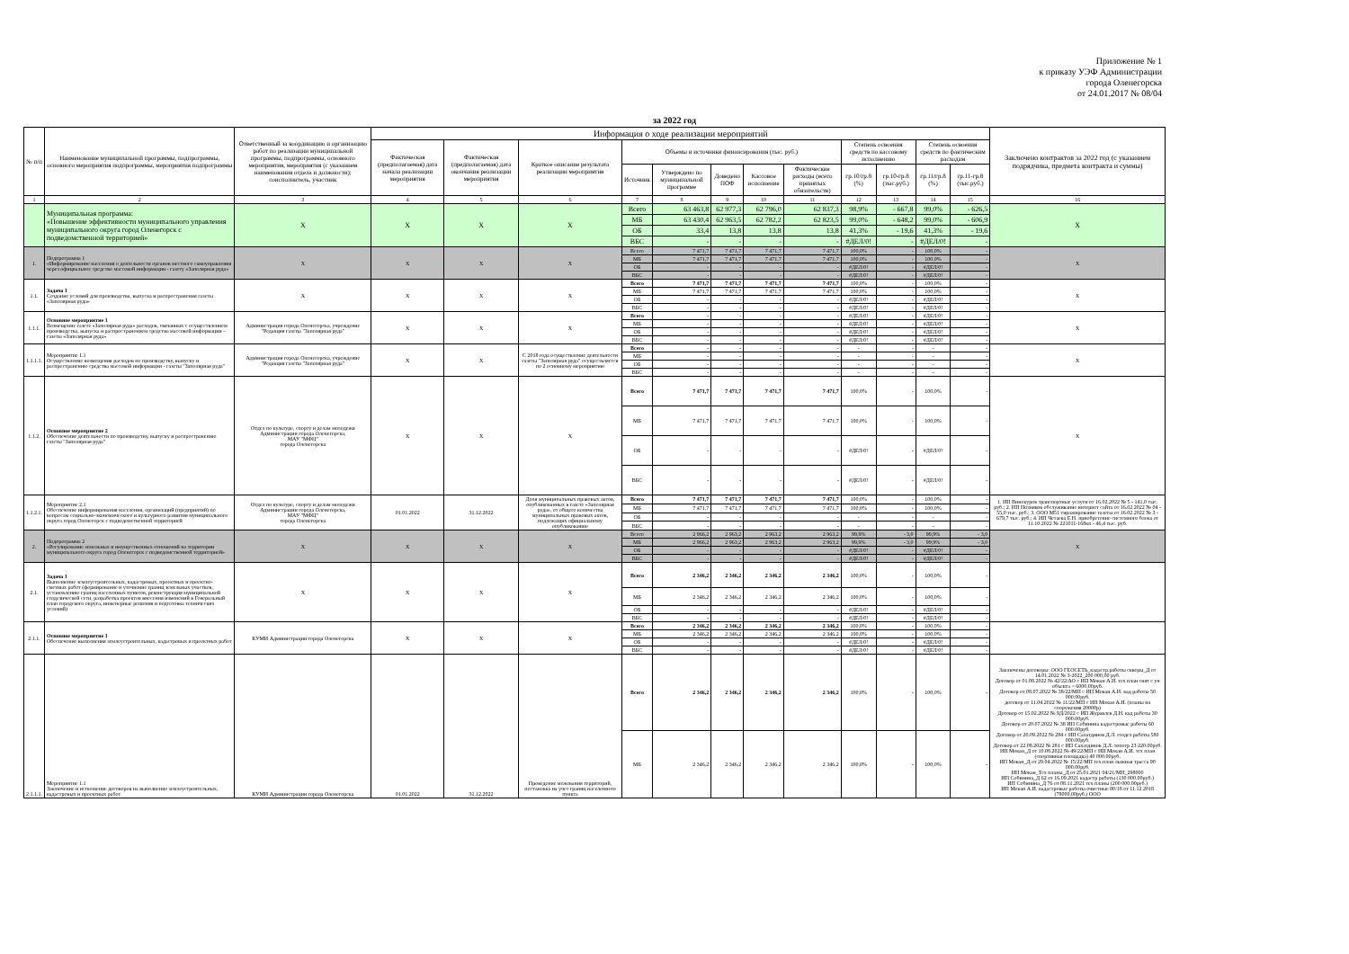Приложение № 1
к приказу УЭФ Администрации
города Оленегорска
от 24.01.2017 № 08/04
за 2022 год
| № п/п | Наименование муниципальной программы, подпрограммы, основного мероприятия подпрограммы, мероприятия подпрограммы | Ответственный за координацию и организацию работ по реализации муниципальной программы, подпрограммы, основного мероприятия, мероприятия (с указанием наименования отдела и должности); соисполнитель, участник | Информация о ходе реализации мероприятий | | | | | | | | | | | | Заключено контрактов за 2022 год (с указанием подрядчика, предмета контракта и суммы) |
| --- | --- | --- | --- | --- | --- | --- | --- | --- | --- | --- | --- | --- | --- | --- | --- |
| | | | Фактическая (предполагаемая) дата начала реализации мероприятия | Фактическая (предполагаемая) дата окончания реализации мероприятия | Краткое описание результата реализации мероприятия | Объемы и источники финансирования (тыс. руб.) | | | | | Степень освоения средств по кассовому исполнению | | Степень освоения средств по фактическим расходам | | |
| | | | | | | Источник | Утверждено по муниципальной программе | Доведено ПОФ | Кассовое исполнение | Фактические расходы (всего принятых обязательств) | гр.10/гр.8 (%) | гр.10-гр.8 (тыс.руб.) | гр.11/гр.8 (%) | гр.11-гр.8 (тыс.руб.) | |
| 1 | 2 | 3 | 4 | 5 | 6 | 7 | 8 | 9 | 10 | 11 | 12 | 13 | 14 | 15 | 16 |
| | Муниципальная программа: «Повышение эффективности муниципального управления муниципального округа город Оленегорск с подведомственной территорией» | Х | Х | Х | Х | Всего | 63 463,8 | 62 977,3 | 62 796,0 | 62 837,3 | 98,9% | - 667,8 | 99,0% | - 626,5 | Х |
| | | | | | | МБ | 63 430,4 | 62 963,5 | 62 782,2 | 62 823,5 | 99,0% | - 648,2 | 99,0% | - 606,9 | |
| | | | | | | ОБ | 33,4 | 13,8 | 13,8 | 13,8 | 41,3% | - 19,6 | 41,3% | - 19,6 | |
| | | | | | | ВБС | - | - | - | - | #ДЕЛ/0! | - | #ДЕЛ/0! | - | |
| 1. | Подпрограмма 1 «Информирование населения о деятельности органов местного самоуправления через официальное средство массовой информации - газету «Заполярная руда» | Х | Х | Х | Х | Всего | 7 471,7 | 7 471,7 | 7 471,7 | 7 471,7 | 100,0% | - | 100,0% | - | Х |
| | | | | | | МБ | 7 471,7 | 7 471,7 | 7 471,7 | 7 471,7 | 100,0% | - | 100,0% | - | |
| | | | | | | ОБ | - | - | - | - | #ДЕЛ/0! | - | #ДЕЛ/0! | - | |
| | | | | | | ВБС | - | - | - | - | #ДЕЛ/0! | - | #ДЕЛ/0! | - | |
| 1.1. | Задача 1 Создание условий для производства, выпуска и распространения газеты «Заполярная руда» | Х | Х | Х | Х | Всего | 7 471,7 | 7 471,7 | 7 471,7 | 7 471,7 | 100,0% | - | 100,0% | - | Х |
| | | | | | | МБ | 7 471,7 | 7 471,7 | 7 471,7 | 7 471,7 | 100,0% | - | 100,0% | - | |
| | | | | | | ОБ | - | - | - | - | #ДЕЛ/0! | - | #ДЕЛ/0! | - | |
| | | | | | | ВБС | - | - | - | - | #ДЕЛ/0! | - | #ДЕЛ/0! | - | |
| 1.1.1. | Основное мероприятие 1 Возмещение газете «Заполярная руда» расходов, связанных с осуществлением производства, выпуска и распространением средства массовой информации – газеты «Заполярная руда» | Администрация города Оленегорска, учреждение "Редакция газеты "Заполярная руда" | Х | Х | Х | Всего | - | - | - | - | #ДЕЛ/0! | - | #ДЕЛ/0! | - | Х |
| | | | | | | МБ | - | - | - | - | #ДЕЛ/0! | - | #ДЕЛ/0! | - | |
| | | | | | | ОБ | - | - | - | - | #ДЕЛ/0! | - | #ДЕЛ/0! | - | |
| | | | | | | ВБС | - | - | - | - | #ДЕЛ/0! | - | #ДЕЛ/0! | - | |
| 1.1.1.1. | Мероприятие 1.1 Осуществление возмещения расходов по производству, выпуску и распространению средства массовой информации - газеты "Заполярная руда" | Администрация города Оленегорска, учреждение "Редакция газеты "Заполярная руда" | Х | Х | С 2018 года осуществление деятельности газеты "Заполярная руда" осуществляется по 2 основному мероприятию | Всего | - | - | - | - | - | - | - | - | Х |
| | | | | | | МБ | - | - | - | - | - | - | - | - | |
| | | | | | | ОБ | - | - | - | - | - | - | - | - | |
| | | | | | | ВБС | - | - | - | - | - | - | - | - | |
| 1.1.2. | Основное мероприятие 2 Обеспечение деятельности по производству, выпуску и распространению газеты "Заполярная руда" | Отдел по культуре, спорту и делам молодежи Администрации города Оленегорска, МАУ "МФЦ" города Оленегорска | Х | Х | Х | Всего | 7 471,7 | 7 471,7 | 7 471,7 | 7 471,7 | 100,0% | - | 100,0% | - | Х |
| | | | | | | МБ | 7 471,7 | 7 471,7 | 7 471,7 | 7 471,7 | 100,0% | - | 100,0% | - | |
| | | | | | | ОБ | - | - | - | - | #ДЕЛ/0! | - | #ДЕЛ/0! | - | |
| | | | | | | ВБС | - | - | - | - | #ДЕЛ/0! | - | #ДЕЛ/0! | - | |
| 1.1.2.1. | Мероприятие 2.1 Обеспечение информирования населения, организаций (предприятий) по вопросам социально-экономического и культурного развития муниципального округа город Оленегорск с подведомственной территорией | Отдел по культуре, спорту и делам молодежи Администрации города Оленегорска, МАУ "МФЦ" города Оленегорска | 01.01.2022 | 31.12.2022 | Доля муниципальных правовых актов, опубликованных в газете «Заполярная руда», от общего количества муниципальных правовых актов, подлежащих официальному опубликованию | Всего | 7 471,7 | 7 471,7 | 7 471,7 | 7 471,7 | 100,0% | - | 100,0% | - | 1. ИП Винокуров транспортные услуги от 16.02.2022 № 5 - 141,0 тыс. руб.; 2. ИП Позняков обслуживание интернет сайта от 16.02.2022 № 04 - 55,0 тыс. руб.; 3. ООО М51 тиражирование газеты от 16.02.2022 № 3 - 679,7 тыс. руб.; 4. ИП Четаева Е.Н. приобретение системного блока от 11.10.2022 № 221011-168кп - 46,4 тыс. руб. |
| | | | | | | МБ | 7 471,7 | 7 471,7 | 7 471,7 | 7 471,7 | 100,0% | - | 100,0% | - | |
| | | | | | | ОБ | - | - | - | - | - | - | - | - | |
| | | | | | | ВБС | - | - | - | - | - | - | - | - | |
| 2. | Подпрограмма 2 «Регулирование земельных и имущественных отношений на территории муниципального округа город Оленегорск с подведомственной территорией» | Х | Х | Х | Х | Всего | 2 966,2 | 2 963,2 | 2 963,2 | 2 963,2 | 99,9% | - 3,0 | 99,9% | - 3,0 | Х |
| | | | | | | МБ | 2 966,2 | 2 963,2 | 2 963,2 | 2 963,2 | 99,9% | - 3,0 | 99,9% | - 3,0 | |
| | | | | | | ОБ | - | - | - | - | #ДЕЛ/0! | - | #ДЕЛ/0! | - | |
| | | | | | | ВБС | - | - | - | - | #ДЕЛ/0! | - | #ДЕЛ/0! | - | |
| 2.1. | Задача 1 Выполнение землеустроительных, кадастровых, проектных и проектно-сметных работ (формирование и уточнение границ земельных участков, установлению границ населенных пунктов, реконструкция муниципальной геодезической сети, разработка проектов внесения изменений в Генеральный план городского округа, инженерные решения и подготовка технических условий) | Х | Х | Х | Х | Всего | 2 346,2 | 2 346,2 | 2 346,2 | 2 346,2 | 100,0% | - | 100,0% | - | |
| | | | | | | МБ | 2 346,2 | 2 346,2 | 2 346,2 | 2 346,2 | 100,0% | - | 100,0% | - | |
| | | | | | | ОБ | - | - | - | - | #ДЕЛ/0! | - | #ДЕЛ/0! | - | |
| | | | | | | ВБС | - | - | - | - | #ДЕЛ/0! | - | #ДЕЛ/0! | - | |
| 2.1.1. | Основное мероприятие 1 Обеспечение выполнения землеустроительных, кадастровых и проектных работ | КУМИ Администрации города Оленегорска | Х | Х | Х | Всего | 2 346,2 | 2 346,2 | 2 346,2 | 2 346,2 | 100,0% | - | 100,0% | - | |
| | | | | | | МБ | 2 346,2 | 2 346,2 | 2 346,2 | 2 346,2 | 100,0% | - | 100,0% | - | |
| | | | | | | ОБ | - | - | - | - | #ДЕЛ/0! | - | #ДЕЛ/0! | - | |
| | | | | | | ВБС | - | - | - | - | #ДЕЛ/0! | - | #ДЕЛ/0! | - | |
| 2.1.1.1. | Мероприятие 1.1 Заключение и исполнение договоров на выполнение землеустроительных, кадастровых и проектных работ | КУМИ Администрации города Оленегорска | 01.01.2022 | 31.12.2022 | Проведение межевания территорий, постановка на учет границ населенного пункта | Всего | 2 346,2 | 2 346,2 | 2 346,2 | 2 346,2 | 100,0% | - | 100,0% | - | Заключены договоры: ООО ГЕОСЕТЬ_кадастр.работы скверы_Д от 14.01.2022 № 3-2022_200 000,00 руб. Договор от 01.08.2022 № 42/22/АО с ИП Мокан А.И. тех план снят с уч объекта = 6000,00руб. Договор от 08.07.2022 № 38/22/МП с ИП Мокан А.И. кад работы 50 000.00руб. договор от 11.04.2022 № 11/22/МП с ИП Мокан А.И. (планы на сооружения 20000р) Договор от 15.02.2022 № 9Д/2022 с ИП Журавлев Д.Н. кад работы 30 000.00руб. Договор от 20.07.2022 № 38 ИП Собинина кадастровые работы 60 000.00руб. Договор от 20.09.2022 № 284 с ИП Сахатдинов Д.Л. геодез работы 580 000.00руб. Договор от 22.08.2022 № 281 с ИП Сахатдинов Д.Л. топогр 23 220.00руб. ИП Мокан_Д от 10.08.2022 № 49/22/МП с ИП Мокан А.И. тех план (спортивная площадка) 40 000.00руб. ИП Мокан_Д от 29.04.2022 № 15/22/МП тех.план лыжная трасса 90 000.00руб. ИП Мокан_Тех планы_Д от 25.01.2021 04/21/МП_298000 ИП Собинина_Д 62 от 16.09.2021 кадастр работы (130 000.00руб.) ИП Собинина_Д 76 от 08.11.2021 тех планы (200 000.00руб.) ИП Мокан А.И. кадастровые работы очистные 80/18 от 11.12.2018 (78000,00руб.) ООО |
| | | | | | | МБ | 2 346,2 | 2 346,2 | 2 346,2 | 2 346,2 | 100,0% | - | 100,0% | - | |